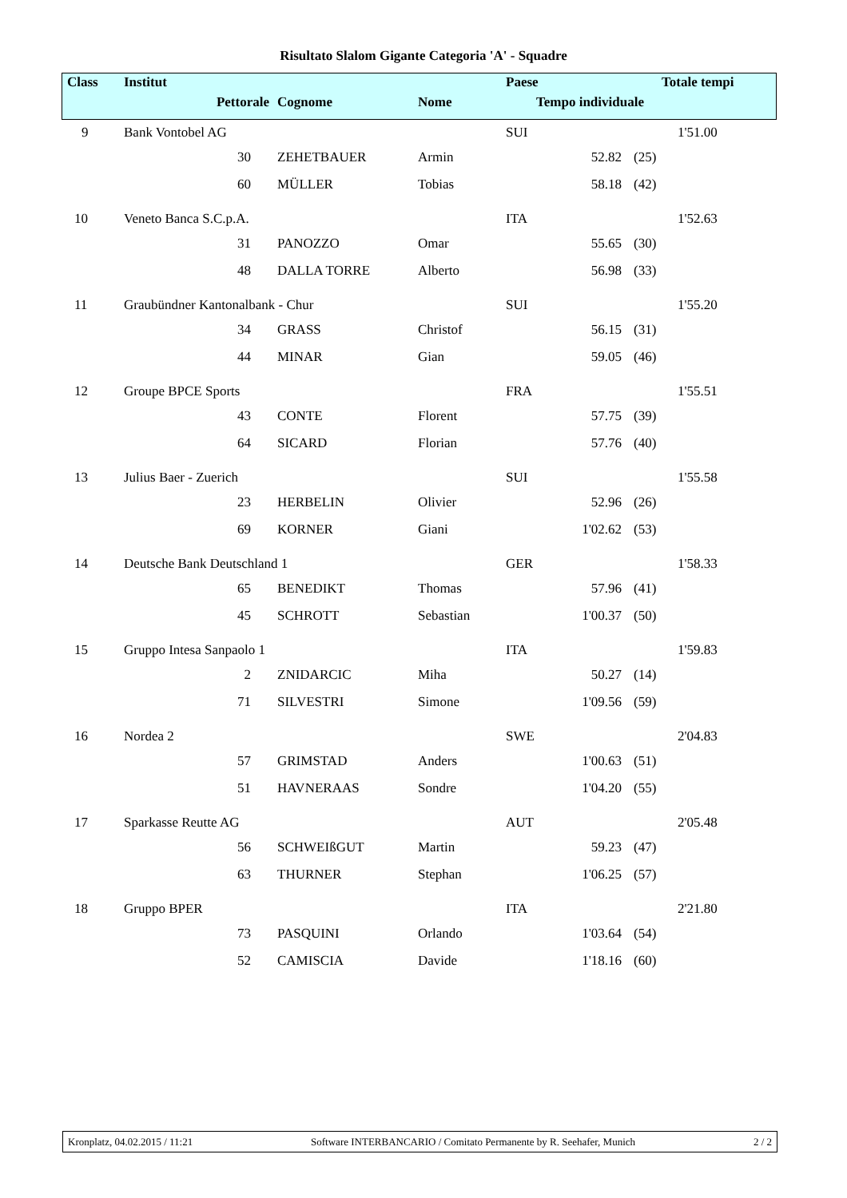Risultato Slalom Gigante Categoria 'A' - Squadre
| Class | Institut | | | | Paese | | Totale tempi |
| --- | --- | --- | --- | --- | --- | --- | --- |
| | Pettorale | | Cognome | Nome | Tempo individuale | | |
| 9 | Bank Vontobel AG | | | | SUI | | 1'51.00 |
| | 30 | | ZEHETBAUER | Armin | 52.82 | (25) | |
| | 60 | | MÜLLER | Tobias | 58.18 | (42) | |
| 10 | Veneto Banca S.C.p.A. | | | | ITA | | 1'52.63 |
| | 31 | | PANOZZO | Omar | 55.65 | (30) | |
| | 48 | | DALLA TORRE | Alberto | 56.98 | (33) | |
| 11 | Graubündner Kantonalbank - Chur | | | | SUI | | 1'55.20 |
| | 34 | | GRASS | Christof | 56.15 | (31) | |
| | 44 | | MINAR | Gian | 59.05 | (46) | |
| 12 | Groupe BPCE Sports | | | | FRA | | 1'55.51 |
| | 43 | | CONTE | Florent | 57.75 | (39) | |
| | 64 | | SICARD | Florian | 57.76 | (40) | |
| 13 | Julius Baer - Zuerich | | | | SUI | | 1'55.58 |
| | 23 | | HERBELIN | Olivier | 52.96 | (26) | |
| | 69 | | KORNER | Giani | 1'02.62 | (53) | |
| 14 | Deutsche Bank Deutschland 1 | | | | GER | | 1'58.33 |
| | 65 | | BENEDIKT | Thomas | 57.96 | (41) | |
| | 45 | | SCHROTT | Sebastian | 1'00.37 | (50) | |
| 15 | Gruppo Intesa Sanpaolo 1 | | | | ITA | | 1'59.83 |
| | 2 | | ZNIDARCIC | Miha | 50.27 | (14) | |
| | 71 | | SILVESTRI | Simone | 1'09.56 | (59) | |
| 16 | Nordea 2 | | | | SWE | | 2'04.83 |
| | 57 | | GRIMSTAD | Anders | 1'00.63 | (51) | |
| | 51 | | HAVNERAAS | Sondre | 1'04.20 | (55) | |
| 17 | Sparkasse Reutte AG | | | | AUT | | 2'05.48 |
| | 56 | | SCHWEIßGUT | Martin | 59.23 | (47) | |
| | 63 | | THURNER | Stephan | 1'06.25 | (57) | |
| 18 | Gruppo BPER | | | | ITA | | 2'21.80 |
| | 73 | | PASQUINI | Orlando | 1'03.64 | (54) | |
| | 52 | | CAMISCIA | Davide | 1'18.16 | (60) | |
Kronplatz, 04.02.2015 / 11:21 Software INTERBANCARIO / Comitato Permanente by R. Seehafer, Munich 2 / 2